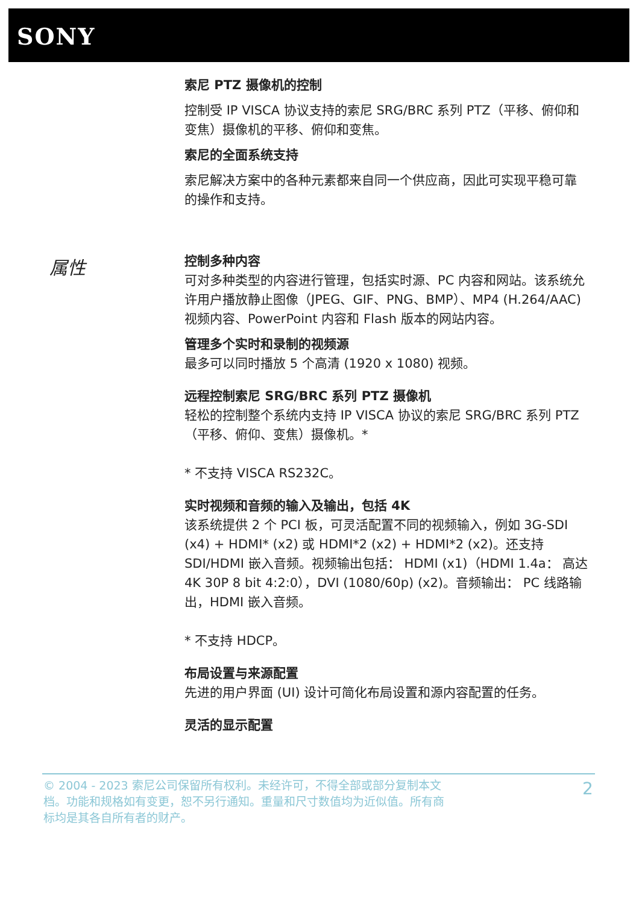SONY
索尼 PTZ 摄像机的控制
控制受 IP VISCA 协议支持的索尼 SRG/BRC 系列 PTZ（平移、俯仰和变焦）摄像机的平移、俯仰和变焦。
索尼的全面系统支持
索尼解决方案中的各种元素都来自同一个供应商，因此可实现平稳可靠的操作和支持。
控制多种内容
可对多种类型的内容进行管理，包括实时源、PC 内容和网站。该系统允许用户播放静止图像（JPEG、GIF、PNG、BMP）、MP4 (H.264/AAC) 视频内容、PowerPoint 内容和 Flash 版本的网站内容。
管理多个实时和录制的视频源
最多可以同时播放 5 个高清 (1920 x 1080) 视频。
远程控制索尼 SRG/BRC 系列 PTZ 摄像机
轻松的控制整个系统内支持 IP VISCA 协议的索尼 SRG/BRC 系列 PTZ（平移、俯仰、变焦）摄像机。*
* 不支持 VISCA RS232C。
实时视频和音频的输入及输出，包括 4K
该系统提供 2 个 PCI 板，可灵活配置不同的视频输入，例如 3G-SDI (x4) + HDMI* (x2) 或 HDMI*2 (x2) + HDMI*2 (x2)。还支持 SDI/HDMI 嵌入音频。视频输出包括： HDMI (x1)（HDMI 1.4a： 高达 4K 30P 8 bit 4:2:0），DVI (1080/60p) (x2)。音频输出： PC 线路输出，HDMI 嵌入音频。
* 不支持 HDCP。
布局设置与来源配置
先进的用户界面 (UI) 设计可简化布局设置和源内容配置的任务。
灵活的显示配置
属性
© 2004 - 2023 索尼公司保留所有权利。未经许可，不得全部或部分复制本文档。功能和规格如有变更，恕不另行通知。重量和尺寸数值均为近似值。所有商标均是其各自所有者的财产。
2